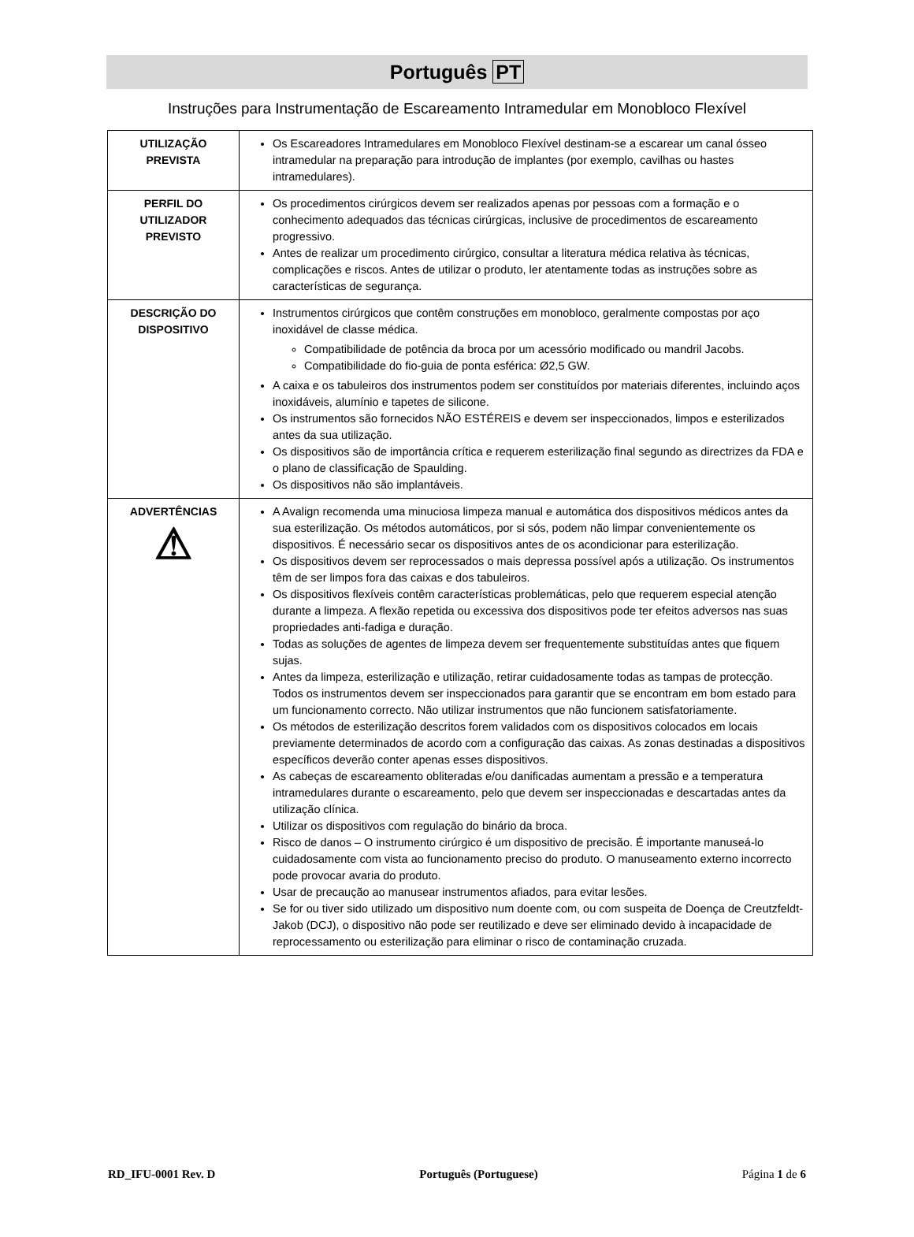Português PT
Instruções para Instrumentação de Escareamento Intramedular em Monobloco Flexível
| UTILIZAÇÃO PREVISTA | Os Escareadores Intramedulares em Monobloco Flexível destinam-se a escarear um canal ósseo intramedular na preparação para introdução de implantes (por exemplo, cavilhas ou hastes intramedulares). |
| PERFIL DO UTILIZADOR PREVISTO | Os procedimentos cirúrgicos devem ser realizados apenas por pessoas com a formação e o conhecimento adequados das técnicas cirúrgicas, inclusive de procedimentos de escareamento progressivo. Antes de realizar um procedimento cirúrgico, consultar a literatura médica relativa às técnicas, complicações e riscos. Antes de utilizar o produto, ler atentamente todas as instruções sobre as características de segurança. |
| DESCRIÇÃO DO DISPOSITIVO | Instrumentos cirúrgicos que contêm construções em monobloco, geralmente compostas por aço inoxidável de classe médica. Compatibilidade de potência da broca por um acessório modificado ou mandril Jacobs. Compatibilidade do fio-guia de ponta esférica: Ø2,5 GW. A caixa e os tabuleiros dos instrumentos podem ser constituídos por materiais diferentes, incluindo aços inoxidáveis, alumínio e tapetes de silicone. Os instrumentos são fornecidos NÃO ESTÉREIS e devem ser inspeccionados, limpos e esterilizados antes da sua utilização. Os dispositivos são de importância crítica e requerem esterilização final segundo as directrizes da FDA e o plano de classificação de Spaulding. Os dispositivos não são implantáveis. |
| ADVERTÊNCIAS ⚠ | A Avalign recomenda uma minuciosa limpeza manual e automática dos dispositivos médicos antes da sua esterilização. Os métodos automáticos, por si sós, podem não limpar convenientemente os dispositivos. É necessário secar os dispositivos antes de os acondicionar para esterilização. Os dispositivos devem ser reprocessados o mais depressa possível após a utilização. Os instrumentos têm de ser limpos fora das caixas e dos tabuleiros. Os dispositivos flexíveis contêm características problemáticas, pelo que requerem especial atenção durante a limpeza. A flexão repetida ou excessiva dos dispositivos pode ter efeitos adversos nas suas propriedades anti-fadiga e duração. Todas as soluções de agentes de limpeza devem ser frequentemente substituídas antes que fiquem sujas. Antes da limpeza, esterilização e utilização, retirar cuidadosamente todas as tampas de protecção. Todos os instrumentos devem ser inspeccionados para garantir que se encontram em bom estado para um funcionamento correcto. Não utilizar instrumentos que não funcionem satisfatoriamente. Os métodos de esterilização descritos forem validados com os dispositivos colocados em locais previamente determinados de acordo com a configuração das caixas. As zonas destinadas a dispositivos específicos deverão conter apenas esses dispositivos. As cabeças de escareamento obliteradas e/ou danificadas aumentam a pressão e a temperatura intramedulares durante o escareamento, pelo que devem ser inspeccionadas e descartadas antes da utilização clínica. Utilizar os dispositivos com regulação do binário da broca. Risco de danos – O instrumento cirúrgico é um dispositivo de precisão. É importante manuseá-lo cuidadosamente com vista ao funcionamento preciso do produto. O manuseamento externo incorrecto pode provocar avaria do produto. Usar de precaução ao manusear instrumentos afiados, para evitar lesões. Se for ou tiver sido utilizado um dispositivo num doente com, ou com suspeita de Doença de Creutzfeldt-Jakob (DCJ), o dispositivo não pode ser reutilizado e deve ser eliminado devido à incapacidade de reprocessamento ou esterilização para eliminar o risco de contaminação cruzada. |
RD_IFU-0001 Rev. D Português (Portuguese) Página 1 de 6